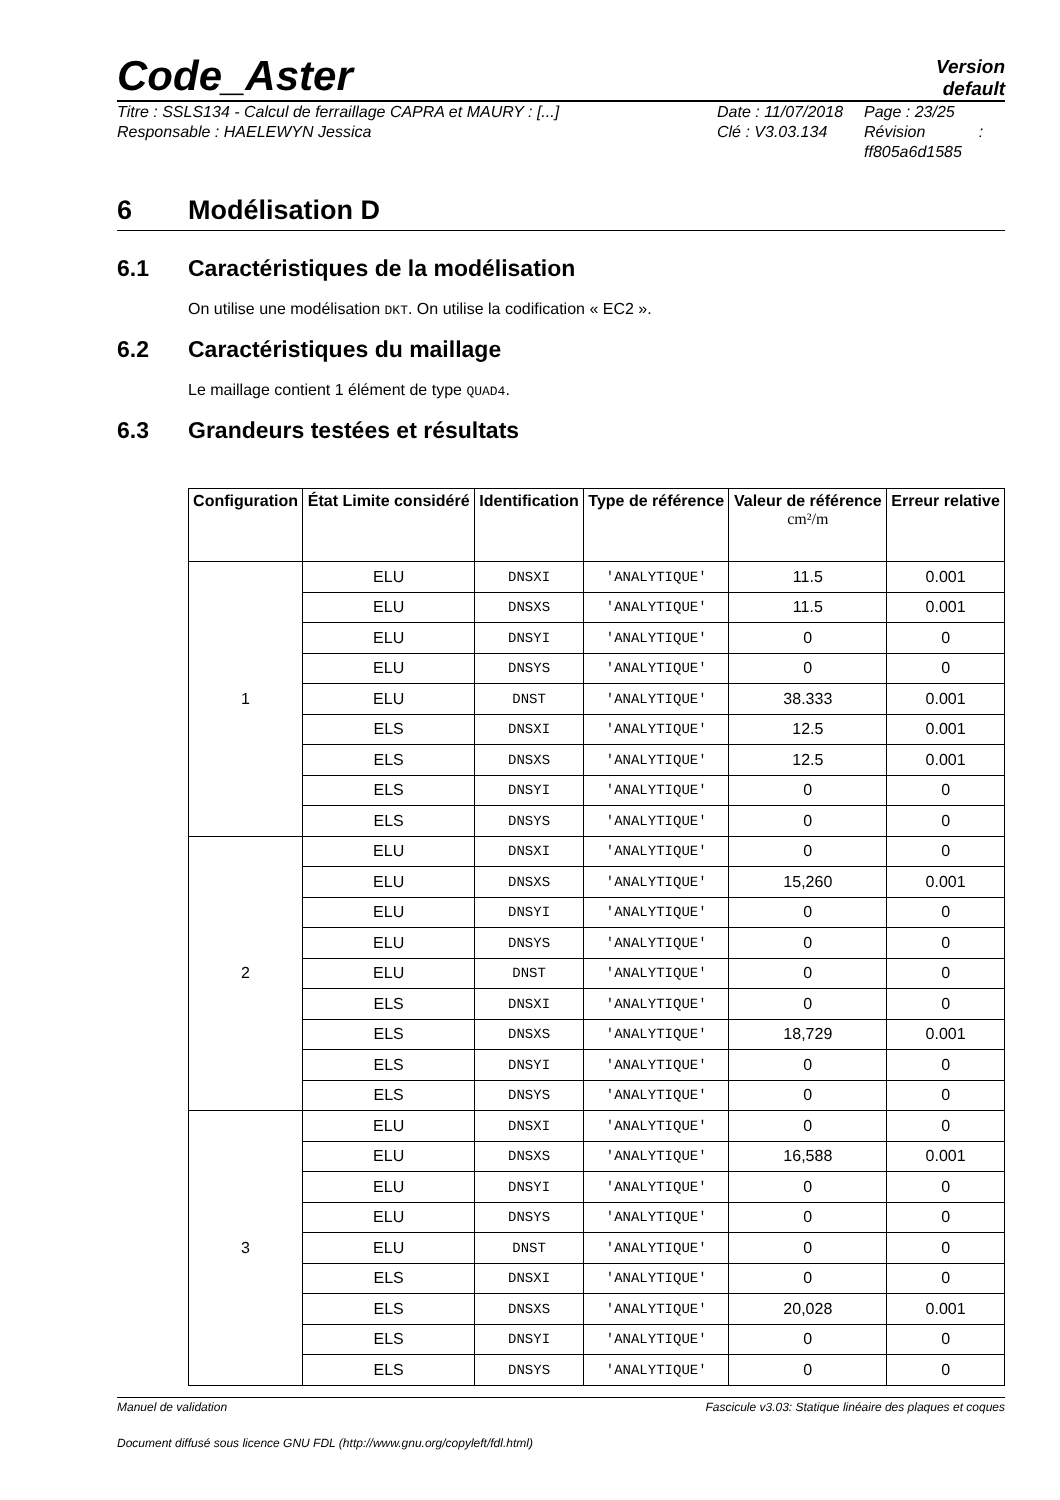Code_Aster
Version
default
Titre : SSLS134 - Calcul de ferraillage CAPRA et MAURY : [...]
Responsable : HAELEWYN Jessica
Date : 11/07/2018
Clé : V3.03.134
Page : 23/25
Révision :
ff805a6d1585
6 Modélisation D
6.1 Caractéristiques de la modélisation
On utilise une modélisation DKT. On utilise la codification « EC2 ».
6.2 Caractéristiques du maillage
Le maillage contient 1 élément de type QUAD4.
6.3 Grandeurs testées et résultats
| Configuration | État Limite considéré | Identification | Type de référence | Valeur de référence cm²/m | Erreur relative |
| --- | --- | --- | --- | --- | --- |
| 1 | ELU | DNSXI | 'ANALYTIQUE' | 11.5 | 0.001 |
| | ELU | DNSXS | 'ANALYTIQUE' | 11.5 | 0.001 |
| | ELU | DNSYI | 'ANALYTIQUE' | 0 | 0 |
| | ELU | DNSYS | 'ANALYTIQUE' | 0 | 0 |
| | ELU | DNST | 'ANALYTIQUE' | 38.333 | 0.001 |
| | ELS | DNSXI | 'ANALYTIQUE' | 12.5 | 0.001 |
| | ELS | DNSXS | 'ANALYTIQUE' | 12.5 | 0.001 |
| | ELS | DNSYI | 'ANALYTIQUE' | 0 | 0 |
| | ELS | DNSYS | 'ANALYTIQUE' | 0 | 0 |
| 2 | ELU | DNSXI | 'ANALYTIQUE' | 0 | 0 |
| | ELU | DNSXS | 'ANALYTIQUE' | 15,260 | 0.001 |
| | ELU | DNSYI | 'ANALYTIQUE' | 0 | 0 |
| | ELU | DNSYS | 'ANALYTIQUE' | 0 | 0 |
| | ELU | DNST | 'ANALYTIQUE' | 0 | 0 |
| | ELS | DNSXI | 'ANALYTIQUE' | 0 | 0 |
| | ELS | DNSXS | 'ANALYTIQUE' | 18,729 | 0.001 |
| | ELS | DNSYI | 'ANALYTIQUE' | 0 | 0 |
| | ELS | DNSYS | 'ANALYTIQUE' | 0 | 0 |
| 3 | ELU | DNSXI | 'ANALYTIQUE' | 0 | 0 |
| | ELU | DNSXS | 'ANALYTIQUE' | 16,588 | 0.001 |
| | ELU | DNSYI | 'ANALYTIQUE' | 0 | 0 |
| | ELU | DNSYS | 'ANALYTIQUE' | 0 | 0 |
| | ELU | DNST | 'ANALYTIQUE' | 0 | 0 |
| | ELS | DNSXI | 'ANALYTIQUE' | 0 | 0 |
| | ELS | DNSXS | 'ANALYTIQUE' | 20,028 | 0.001 |
| | ELS | DNSYI | 'ANALYTIQUE' | 0 | 0 |
| | ELS | DNSYS | 'ANALYTIQUE' | 0 | 0 |
Manuel de validation Fascicule v3.03: Statique linéaire des plaques et coques
Document diffusé sous licence GNU FDL (http://www.gnu.org/copyleft/fdl.html)